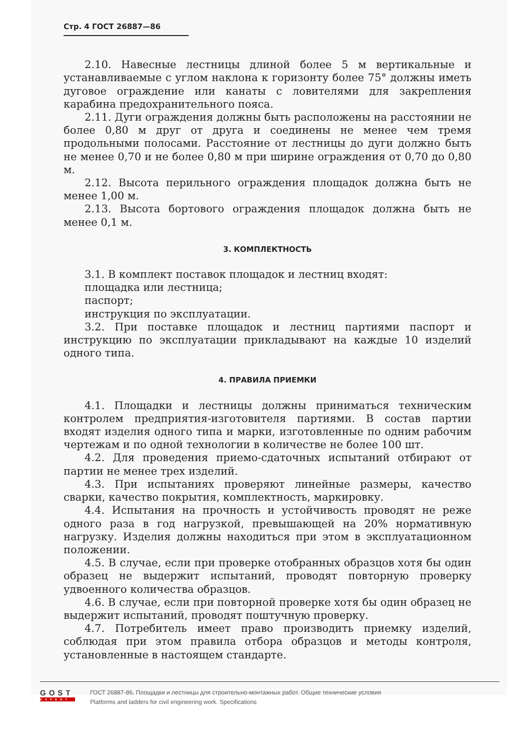Стр. 4 ГОСТ 26887—86
2.10. Навесные лестницы длиной более 5 м вертикальные и устанавливаемые с углом наклона к горизонту более 75° должны иметь дуговое ограждение или канаты с ловителями для закрепления карабина предохранительного пояса.
2.11. Дуги ограждения должны быть расположены на расстоянии не более 0,80 м друг от друга и соединены не менее чем тремя продольными полосами. Расстояние от лестницы до дуги должно быть не менее 0,70 и не более 0,80 м при ширине ограждения от 0,70 до 0,80 м.
2.12. Высота перильного ограждения площадок должна быть не менее 1,00 м.
2.13. Высота бортового ограждения площадок должна быть не менее 0,1 м.
3. КОМПЛЕКТНОСТЬ
3.1. В комплект поставок площадок и лестниц входят:
площадка или лестница;
паспорт;
инструкция по эксплуатации.
3.2. При поставке площадок и лестниц партиями паспорт и инструкцию по эксплуатации прикладывают на каждые 10 изделий одного типа.
4. ПРАВИЛА ПРИЕМКИ
4.1. Площадки и лестницы должны приниматься техническим контролем предприятия-изготовителя партиями. В состав партии входят изделия одного типа и марки, изготовленные по одним рабочим чертежам и по одной технологии в количестве не более 100 шт.
4.2. Для проведения приемо-сдаточных испытаний отбирают от партии не менее трех изделий.
4.3. При испытаниях проверяют линейные размеры, качество сварки, качество покрытия, комплектность, маркировку.
4.4. Испытания на прочность и устойчивость проводят не реже одного раза в год нагрузкой, превышающей на 20% нормативную нагрузку. Изделия должны находиться при этом в эксплуатационном положении.
4.5. В случае, если при проверке отобранных образцов хотя бы один образец не выдержит испытаний, проводят повторную проверку удвоенного количества образцов.
4.6. В случае, если при повторной проверке хотя бы один образец не выдержит испытаний, проводят поштучную проверку.
4.7. Потребитель имеет право производить приемку изделий, соблюдая при этом правила отбора образцов и методы контроля, установленные в настоящем стандарте.
GOST
EXPERT
ГОСТ 26887-86, Площадки и лестницы для строительно-монтажных работ. Общие технические условия
Platforms and ladders for civil engineering work. Specifications